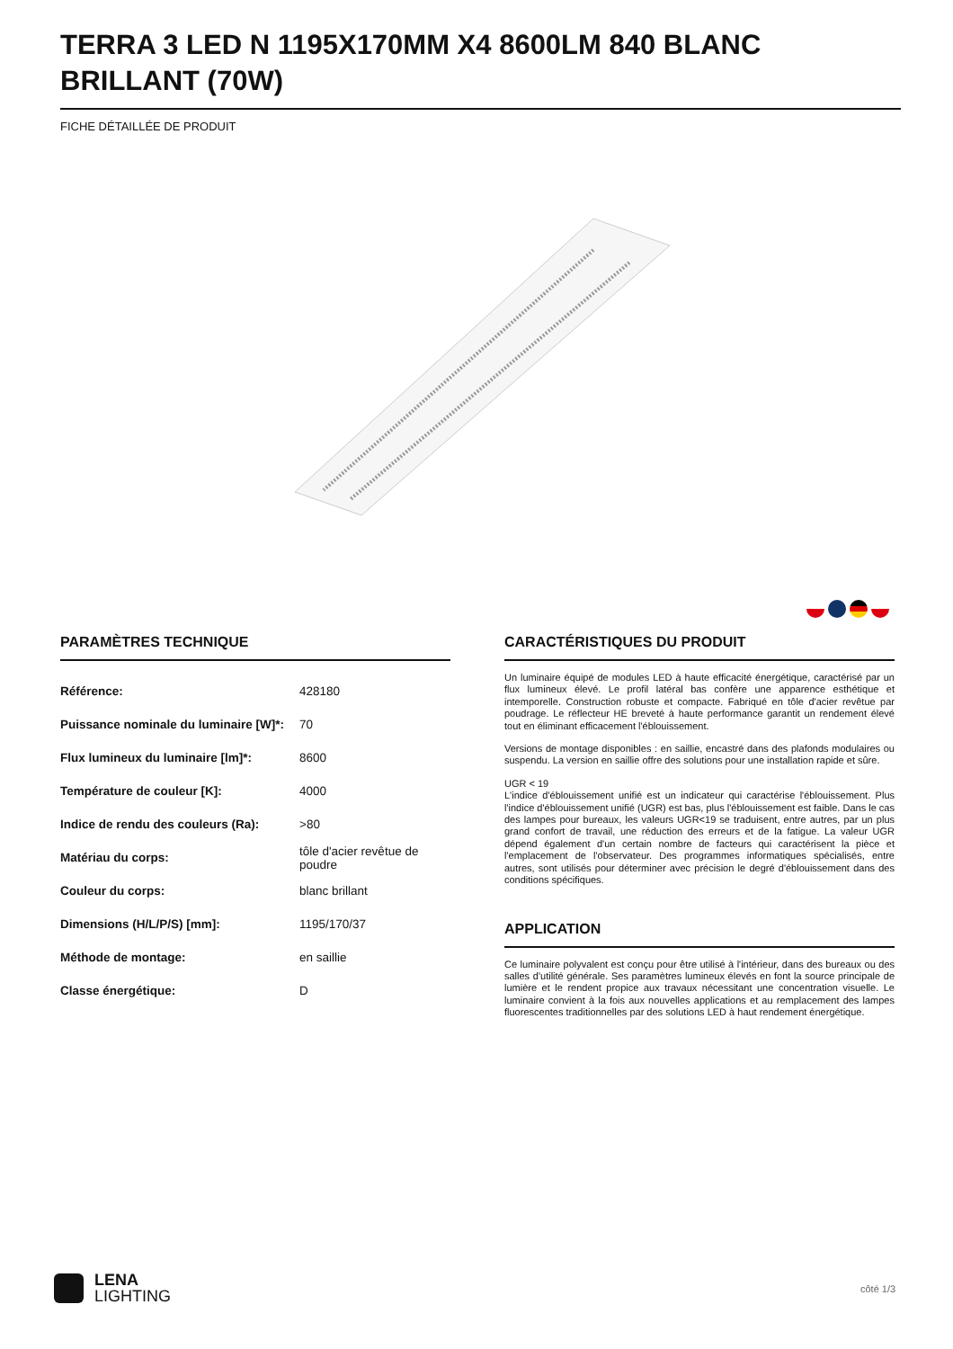TERRA 3 LED N 1195X170MM X4 8600LM 840 BLANC BRILLANT (70W)
FICHE DÉTAILLÉE DE PRODUIT
PARAMÈTRES TECHNIQUE
| Référence: | 428180 |
| Puissance nominale du luminaire [W]*: | 70 |
| Flux lumineux du luminaire [lm]*: | 8600 |
| Température de couleur [K]: | 4000 |
| Indice de rendu des couleurs (Ra): | >80 |
| Matériau du corps: | tôle d'acier revêtue de poudre |
| Couleur du corps: | blanc brillant |
| Dimensions (H/L/P/S) [mm]: | 1195/170/37 |
| Méthode de montage: | en saillie |
| Classe énergétique: | D |
CARACTÉRISTIQUES DU PRODUIT
Un luminaire équipé de modules LED à haute efficacité énergétique, caractérisé par un flux lumineux élevé. Le profil latéral bas confère une apparence esthétique et intemporelle. Construction robuste et compacte. Fabriqué en tôle d'acier revêtue par poudrage. Le réflecteur HE breveté à haute performance garantit un rendement élevé tout en éliminant efficacement l'éblouissement.
Versions de montage disponibles : en saillie, encastré dans des plafonds modulaires ou suspendu. La version en saillie offre des solutions pour une installation rapide et sûre.
UGR < 19
L'indice d'éblouissement unifié est un indicateur qui caractérise l'éblouissement. Plus l'indice d'éblouissement unifié (UGR) est bas, plus l'éblouissement est faible. Dans le cas des lampes pour bureaux, les valeurs UGR<19 se traduisent, entre autres, par un plus grand confort de travail, une réduction des erreurs et de la fatigue. La valeur UGR dépend également d'un certain nombre de facteurs qui caractérisent la pièce et l'emplacement de l'observateur. Des programmes informatiques spécialisés, entre autres, sont utilisés pour déterminer avec précision le degré d'éblouissement dans des conditions spécifiques.
APPLICATION
Ce luminaire polyvalent est conçu pour être utilisé à l'intérieur, dans des bureaux ou des salles d'utilité générale. Ses paramètres lumineux élevés en font la source principale de lumière et le rendent propice aux travaux nécessitant une concentration visuelle. Le luminaire convient à la fois aux nouvelles applications et au remplacement des lampes fluorescentes traditionnelles par des solutions LED à haut rendement énergétique.
LENA
LIGHTING
côté 1/3